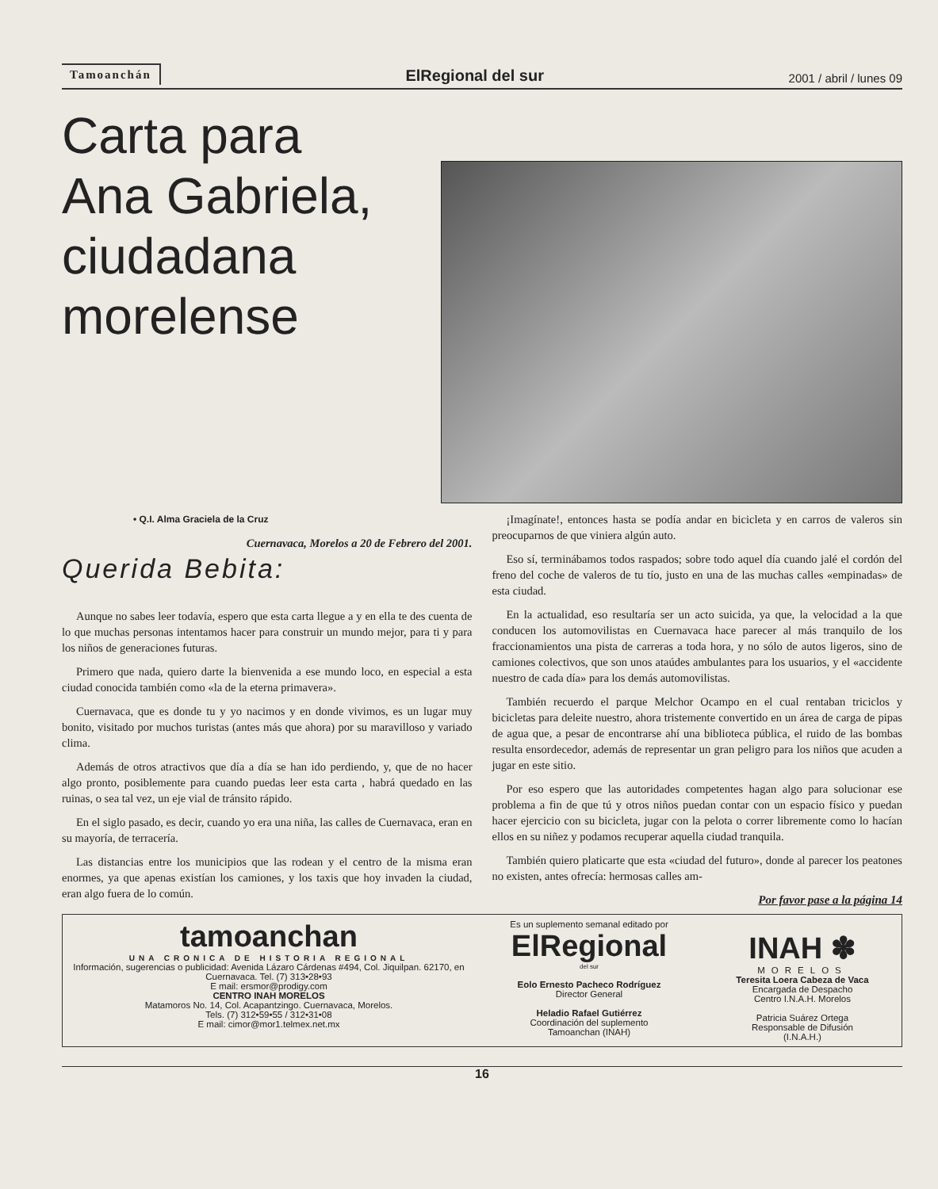Tamoanchán ElRegional del sur 2001 / abril / lunes 09
Carta para Ana Gabriela, ciudadana morelense
• Q.I. Alma Graciela de la Cruz
Cuernavaca, Morelos a 20 de Febrero del 2001.
Querida Bebita:
Aunque no sabes leer todavía, espero que esta carta llegue a y en ella te des cuenta de lo que muchas personas intentamos hacer para construir un mundo mejor, para ti y para los niños de generaciones futuras.
Primero que nada, quiero darte la bienvenida a ese mundo loco, en especial a esta ciudad conocida también como «la de la eterna primavera».
Cuernavaca, que es donde tu y yo nacimos y en donde vivimos, es un lugar muy bonito, visitado por muchos turistas (antes más que ahora) por su maravilloso y variado clima.
Además de otros atractivos que día a día se han ido perdiendo, y, que de no hacer algo pronto, posiblemente para cuando puedas leer esta carta , habrá quedado en las ruinas, o sea tal vez, un eje vial de tránsito rápido.
En el siglo pasado, es decir, cuando yo era una niña, las calles de Cuernavaca, eran en su mayoría, de terracería.
Las distancias entre los municipios que las rodean y el centro de la misma eran enormes, ya que apenas existían los camiones, y los taxis que hoy invaden la ciudad, eran algo fuera de lo común.
¡Imagínate!, entonces hasta se podía andar en bicicleta y en carros de valeros sin preocuparnos de que viniera algún auto.
Eso sí, terminábamos todos raspados; sobre todo aquel día cuando jalé el cordón del freno del coche de valeros de tu tío, justo en una de las muchas calles «empinadas» de esta ciudad.
En la actualidad, eso resultaría ser un acto suicida, ya que, la velocidad a la que conducen los automovilistas en Cuernavaca hace parecer al más tranquilo de los fraccionamientos una pista de carreras a toda hora, y no sólo de autos ligeros, sino de camiones colectivos, que son unos ataúdes ambulantes para los usuarios, y el «accidente nuestro de cada día» para los demás automovilistas.
También recuerdo el parque Melchor Ocampo en el cual rentaban triciclos y bicicletas para deleite nuestro, ahora tristemente convertido en un área de carga de pipas de agua que, a pesar de encontrarse ahí una biblioteca pública, el ruido de las bombas resulta ensordecedor, además de representar un gran peligro para los niños que acuden a jugar en este sitio.
Por eso espero que las autoridades competentes hagan algo para solucionar ese problema a fin de que tú y otros niños puedan contar con un espacio físico y puedan hacer ejercicio con su bicicleta, jugar con la pelota o correr libremente como lo hacían ellos en su niñez y podamos recuperar aquella ciudad tranquila.
También quiero platicarte que esta «ciudad del futuro», donde al parecer los peatones no existen, antes ofrecía: hermosas calles am-
Por favor pase a la página 14
tamoanchan
UNA CRONICA DE HISTORIA REGIONAL
Información, sugerencias o publicidad: Avenida Lázaro Cárdenas #494, Col. Jiquilpan. 62170, en Cuernavaca. Tel. (7) 313•28•93
E mail: ersmor@prodigy.com
CENTRO INAH MORELOS
Matamoros No. 14, Col. Acapantzingo. Cuernavaca, Morelos.
Tels. (7) 312•59•55 / 312•31•08
E mail: cimor@mor1.telmex.net.mx
Es un suplemento semanal editado por
ElRegional
del sur
Eolo Ernesto Pacheco Rodríguez
Director General
Heladio Rafael Gutiérrez
Coordinación del suplemento
Tamoanchan (INAH)
INAH ✽
MORELOS
Teresita Loera Cabeza de Vaca
Encargada de Despacho
Centro I.N.A.H. Morelos
Patricia Suárez Ortega
Responsable de Difusión
(I.N.A.H.)
16